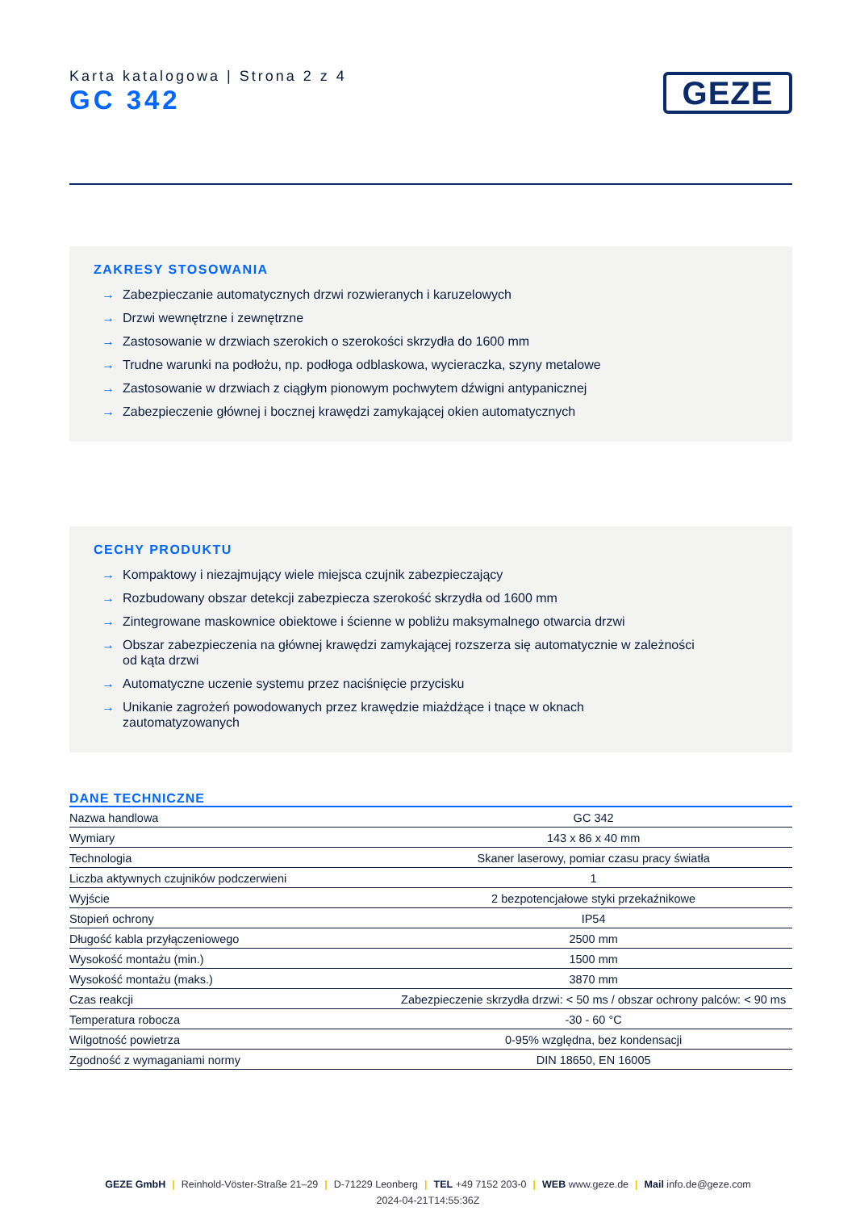Karta katalogowa | Strona 2 z 4
GC 342
GEZE
ZAKRESY STOSOWANIA
→ Zabezpieczanie automatycznych drzwi rozwieranych i karuzelowych
→ Drzwi wewnętrzne i zewnętrzne
→ Zastosowanie w drzwiach szerokich o szerokości skrzydła do 1600 mm
→ Trudne warunki na podłożu, np. podłoga odblaskowa, wycieraczka, szyny metalowe
→ Zastosowanie w drzwiach z ciągłym pionowym pochwytem dźwigni antypanicznej
→ Zabezpieczenie głównej i bocznej krawędzi zamykającej okien automatycznych
CECHY PRODUKTU
→ Kompaktowy i niezajmujący wiele miejsca czujnik zabezpieczający
→ Rozbudowany obszar detekcji zabezpiecza szerokość skrzydła od 1600 mm
→ Zintegrowane maskownice obiektowe i ścienne w pobliżu maksymalnego otwarcia drzwi
→ Obszar zabezpieczenia na głównej krawędzi zamykającej rozszerza się automatycznie w zależności od kąta drzwi
→ Automatyczne uczenie systemu przez naciśnięcie przycisku
→ Unikanie zagrożeń powodowanych przez krawędzie miażdżące i tnące w oknach zautomatyzowanych
DANE TECHNICZNE
| Nazwa handlowa | GC 342 |
| Wymiary | 143 x 86 x 40 mm |
| Technologia | Skaner laserowy, pomiar czasu pracy światła |
| Liczba aktywnych czujników podczerwieni | 1 |
| Wyjście | 2 bezpotencjałowe styki przekaźnikowe |
| Stopień ochrony | IP54 |
| Długość kabla przyłączeniowego | 2500 mm |
| Wysokość montażu (min.) | 1500 mm |
| Wysokość montażu (maks.) | 3870 mm |
| Czas reakcji | Zabezpieczenie skrzydła drzwi: < 50 ms / obszar ochrony palców: < 90 ms |
| Temperatura robocza | -30 - 60 °C |
| Wilgotność powietrza | 0-95% względna, bez kondensacji |
| Zgodność z wymaganiami normy | DIN 18650, EN 16005 |
GEZE GmbH | Reinhold-Vöster-Straße 21–29 | D-71229 Leonberg | TEL +49 7152 203-0 | WEB www.geze.de | Mail info.de@geze.com
2024-04-21T14:55:36Z